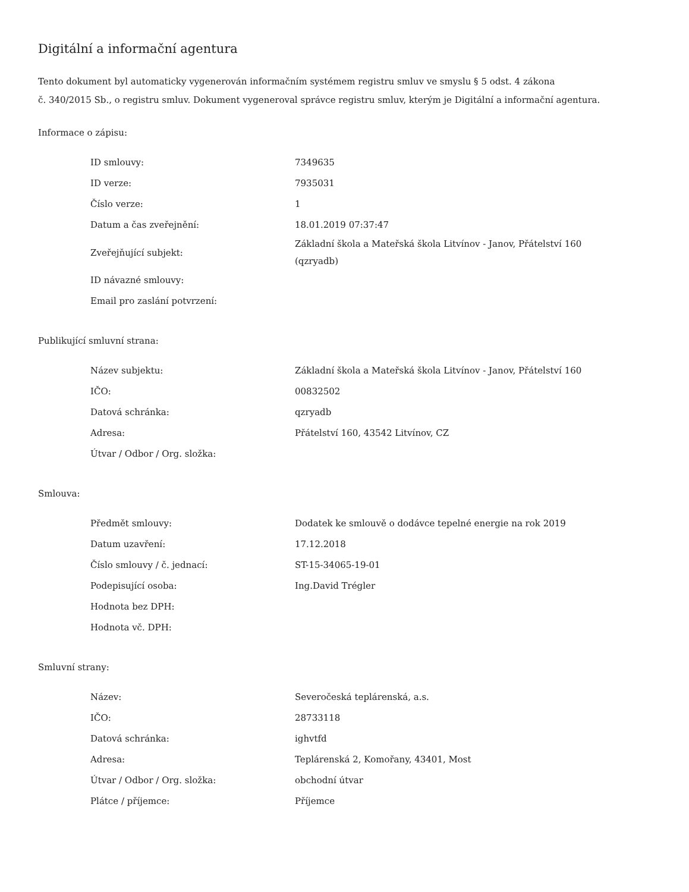Digitální a informační agentura
Tento dokument byl automaticky vygenerován informačním systémem registru smluv ve smyslu § 5 odst. 4 zákona
č. 340/2015 Sb., o registru smluv. Dokument vygeneroval správce registru smluv, kterým je Digitální a informační agentura.
Informace o zápisu:
| ID smlouvy: | 7349635 |
| ID verze: | 7935031 |
| Číslo verze: | 1 |
| Datum a čas zveřejnění: | 18.01.2019 07:37:47 |
| Zveřejňující subjekt: | Základní škola a Mateřská škola Litvínov - Janov, Přátelství 160 (qzryadb) |
| ID návazné smlouvy: | |
| Email pro zaslání potvrzení: | |
Publikující smluvní strana:
| Název subjektu: | Základní škola a Mateřská škola Litvínov - Janov, Přátelství 160 |
| IČO: | 00832502 |
| Datová schránka: | qzryadb |
| Adresa: | Přátelství 160, 43542 Litvínov, CZ |
| Útvar / Odbor / Org. složka: | |
Smlouva:
| Předmět smlouvy: | Dodatek ke smlouvě o dodávce tepelné energie na rok 2019 |
| Datum uzavření: | 17.12.2018 |
| Číslo smlouvy / č. jednací: | ST-15-34065-19-01 |
| Podepisující osoba: | Ing.David Trégler |
| Hodnota bez DPH: | |
| Hodnota vč. DPH: | |
Smluvní strany:
| Název: | Severočeská teplárenská, a.s. |
| IČO: | 28733118 |
| Datová schránka: | ighvtfd |
| Adresa: | Teplárenská 2, Komořany, 43401, Most |
| Útvar / Odbor / Org. složka: | obchodní útvar |
| Plátce / příjemce: | Příjemce |